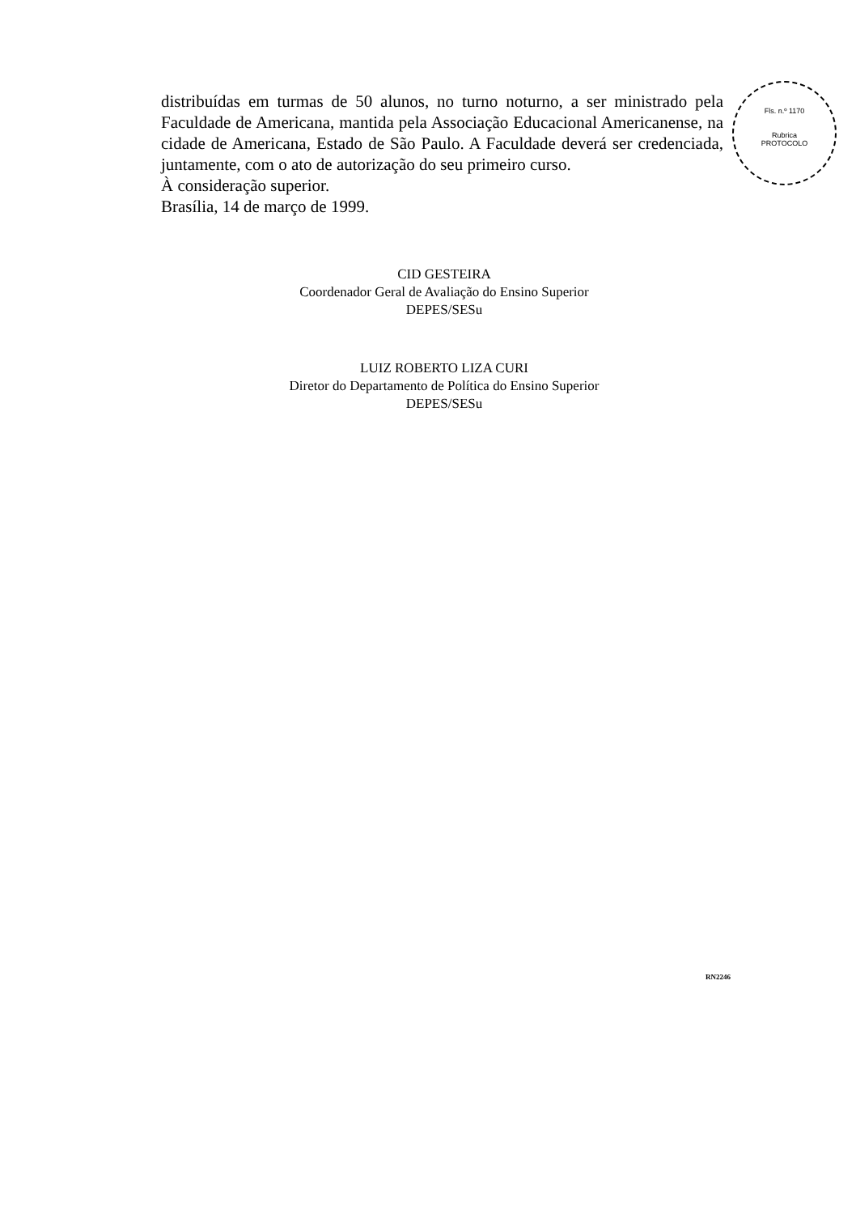distribuídas em turmas de 50 alunos, no turno noturno, a ser ministrado pela Faculdade de Americana, mantida pela Associação Educacional Americanense, na cidade de Americana, Estado de São Paulo. A Faculdade deverá ser credenciada, juntamente, com o ato de autorização do seu primeiro curso.
À consideração superior.
Brasília, 14 de março de 1999.
CID GESTEIRA
Coordenador Geral de Avaliação do Ensino Superior
DEPES/SESu
LUIZ ROBERTO LIZA CURI
Diretor do Departamento de Política do Ensino Superior
DEPES/SESu
Fls. n.º 1170
Rubrica
PROTOCOLO
RN2246